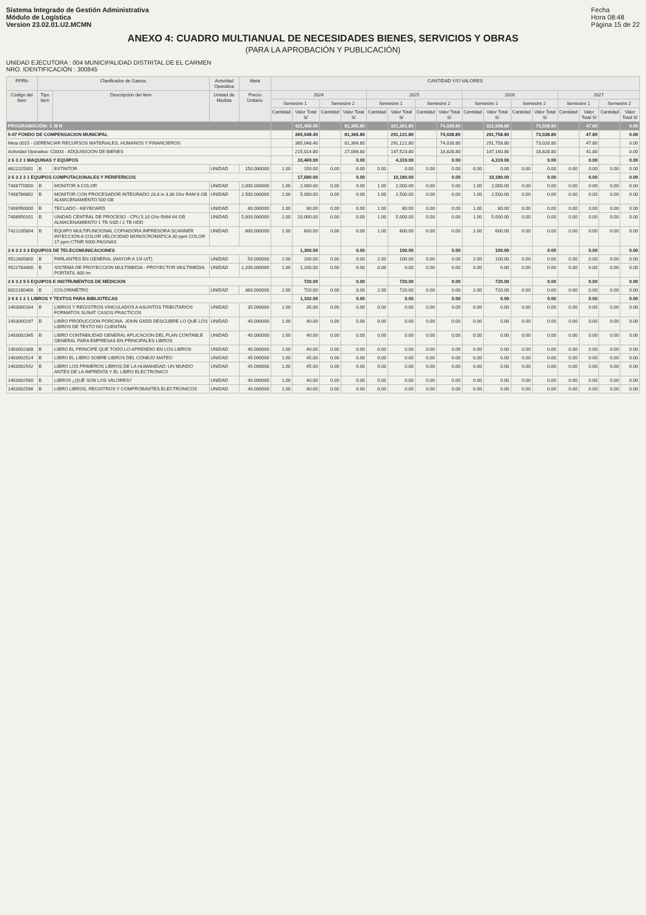Sistema Integrado de Gestión Administrativa
Módulo de Logística
Version 23.02.01.U2.MCMN
Fecha
Hora 08:48
Página 15 de 22
ANEXO 4: CUADRO MULTIANUAL DE NECESIDADES BIENES, SERVICIOS Y OBRAS
(PARA LA APROBACIÓN Y PUBLICACIÓN)
UNIDAD EJECUTORA : 004 MUNICIPALIDAD DISTRITAL DE EL CARMEN
NRO. IDENTIFICACIÓN : 300845
| FF/Rb | Clasificador de Gastos | | Actividad Operativa | | Meta | CANTIDAD Y/O VALORES | | | | | | | | | | | | | | | |
| --- | --- | --- | --- | --- | --- | --- | --- | --- | --- | --- | --- | --- | --- | --- | --- | --- | --- | --- | --- | --- | --- |
| Código del Item | Tipo Item | Descripción del Item | Unidad de Medida | Precio Unitario | | 2024 | | | | 2025 | | | | 2026 | | | | 2027 | | | |
| | | | | | | Semestre 1 | | Semestre 2 | | Semestre 1 | | Semestre 2 | | Semestre 1 | | Semestre 2 | | Semestre 1 | | Semestre 2 | |
| | | | | | | Cantidad | Valor Total S/ | Cantidad | Valor Total S/ | Cantidad | Valor Total S/ | Cantidad | Valor Total S/ | Cantidad | Valor Total S/ | Cantidad | Valor Total S/ | Cantidad | Valor Total S/ | Cantidad | Valor Total S/ |
| PROGRAMACIÓN: C M N | | | | | | | 431,408.40 | | 81,366.80 | | 321,361.80 | | 74,028.80 | | 321,998.80 | | 73,028.80 | | 47.80 | | 0.00 |
| 5-07 FONDO DE COMPENSACION MUNICIPAL | | | | | | | 365,048.40 | | 81,366.80 | | 291,121.80 | | 74,028.80 | | 291,758.80 | | 73,028.80 | | 47.80 | | 0.00 |
| Meta 0015 - GERENCIAR RECURSOS MATERIALES, HUMANOS Y FINANCIEROS | | | | | | | 365,048.40 | | 81,366.80 | | 291,121.80 | | 74,028.80 | | 291,758.80 | | 73,028.80 | | 47.80 | | 0.00 |
| Actividad Operativa: C0003 - ADQUISICION DE BIENES | | | | | | | 215,014.80 | | 27,066.80 | | 147,523.80 | | 18,828.80 | | 147,160.80 | | 18,828.80 | | 41.80 | | 0.00 |
| 2 6 3 2 1 MAQUINAS Y EQUIPOS | | | | | | | 10,469.00 | | 0.00 | | 4,319.00 | | 0.00 | | 4,319.00 | | 0.00 | | 0.00 | | 0.00 |
| 8622225001 | B | EXTINTOR | UNIDAD | 150.000000 | | 1.00 | 150.00 | 0.00 | 0.00 | 0.00 | 0.00 | 0.00 | 0.00 | 0.00 | 0.00 | 0.00 | 0.00 | 0.00 | 0.00 | 0.00 | 0.00 |
| 2 6 3 2 3 1 EQUIPOS COMPUTACIONALES Y PERIFERICOS | | | | | | | 17,680.00 | | 0.00 | | 10,180.00 | | 0.00 | | 10,180.00 | | 0.00 | | 0.00 | | 0.00 |
| 7408770000 | B | MONITOR A COLOR | UNIDAD | 2,000.000000 | | 1.00 | 2,000.00 | 0.00 | 0.00 | 1.00 | 2,000.00 | 0.00 | 0.00 | 1.00 | 2,000.00 | 0.00 | 0.00 | 0.00 | 0.00 | 0.00 | 0.00 |
| 7408786802 | B | MONITOR CON PROCESADOR INTEGRADO 23.8 in 3.30 Ghz RAM 8 GB ALMACENAMIENTO 500 GB | UNIDAD | 2,500.000000 | | 2.00 | 5,000.00 | 0.00 | 0.00 | 1.00 | 2,500.00 | 0.00 | 0.00 | 1.00 | 2,500.00 | 0.00 | 0.00 | 0.00 | 0.00 | 0.00 | 0.00 |
| 7408950000 | B | TECLADO - KEYBOARD | UNIDAD | 80.000000 | | 1.00 | 80.00 | 0.00 | 0.00 | 1.00 | 80.00 | 0.00 | 0.00 | 1.00 | 80.00 | 0.00 | 0.00 | 0.00 | 0.00 | 0.00 | 0.00 |
| 7408950101 | B | UNIDAD CENTRAL DE PROCESO - CPU 5.10 Ghz RAM 64 GB ALMACENAMIENTO 1 TB SSD / 2 TB HDD | UNIDAD | 5,000.000000 | | 2.00 | 10,000.00 | 0.00 | 0.00 | 1.00 | 5,000.00 | 0.00 | 0.00 | 1.00 | 5,000.00 | 0.00 | 0.00 | 0.00 | 0.00 | 0.00 | 0.00 |
| 7422235804 | B | EQUIPO MULTIFUNCIONAL COPIADORA IMPRESORA SCANNER INYECCION A COLOR VELOCIDAD MONOCROMATICA 30 ppm COLOR 17 ppm CTMR 5000 PAGINAS | UNIDAD | 600.000000 | | 1.00 | 600.00 | 0.00 | 0.00 | 1.00 | 600.00 | 0.00 | 0.00 | 1.00 | 600.00 | 0.00 | 0.00 | 0.00 | 0.00 | 0.00 | 0.00 |
| 2 6 3 2 3 3 EQUIPOS DE TELECOMUNICACIONES | | | | | | | 1,300.00 | | 0.00 | | 100.00 | | 0.00 | | 100.00 | | 0.00 | | 0.00 | | 0.00 |
| 9522605800 | B | PARLANTES EN GENERAL (MAYOR A 1/4 UIT) | UNIDAD | 50.000000 | | 2.00 | 100.00 | 0.00 | 0.00 | 2.00 | 100.00 | 0.00 | 0.00 | 2.00 | 100.00 | 0.00 | 0.00 | 0.00 | 0.00 | 0.00 | 0.00 |
| 9522783400 | B | SISTEMA DE PROYECCION MULTIMEDIA - PROYECTOR MULTIMEDIA PORTATIL 600 lm | UNIDAD | 1,200.000000 | | 1.00 | 1,200.00 | 0.00 | 0.00 | 0.00 | 0.00 | 0.00 | 0.00 | 0.00 | 0.00 | 0.00 | 0.00 | 0.00 | 0.00 | 0.00 | 0.00 |
| 2 6 3 2 9 5 EQUIPOS E INSTRUMENTOS DE MEDICION | | | | | | | 720.00 | | 0.00 | | 720.00 | | 0.00 | | 720.00 | | 0.00 | | 0.00 | | 0.00 |
| 6022180400 | B | COLORIMETRO | UNIDAD | 360.000000 | | 2.00 | 720.00 | 0.00 | 0.00 | 2.00 | 720.00 | 0.00 | 0.00 | 2.00 | 720.00 | 0.00 | 0.00 | 0.00 | 0.00 | 0.00 | 0.00 |
| 2 6 6 1 2 1 LIBROS Y TEXTOS PARA BIBLIOTECAS | | | | | | | 1,102.00 | | 0.00 | | 0.00 | | 0.00 | | 0.00 | | 0.00 | | 0.00 | | 0.00 |
| 1403000164 | B | LIBROS Y REGISTROS VINCULADOS A ASUNTOS TRIBUTARIOS FORMATOS SUNAT CASOS PRACTICOS | UNIDAD | 35.000000 | | 1.00 | 35.00 | 0.00 | 0.00 | 0.00 | 0.00 | 0.00 | 0.00 | 0.00 | 0.00 | 0.00 | 0.00 | 0.00 | 0.00 | 0.00 | 0.00 |
| 1403000197 | B | LIBRO PRODUCCION PORCINA. JOHN GADD DESCUBRE LO QUE LOS LIBROS DE TEXTO NO CUENTAN | UNIDAD | 40.000000 | | 1.00 | 40.00 | 0.00 | 0.00 | 0.00 | 0.00 | 0.00 | 0.00 | 0.00 | 0.00 | 0.00 | 0.00 | 0.00 | 0.00 | 0.00 | 0.00 |
| 1403002345 | B | LIBRO CONTABILIDAD GENERAL APLICACION DEL PLAN CONTABLE GENERAL PARA EMPRESAS EN PRINCIPALES LIBROS | UNIDAD | 40.000000 | | 1.00 | 40.00 | 0.00 | 0.00 | 0.00 | 0.00 | 0.00 | 0.00 | 0.00 | 0.00 | 0.00 | 0.00 | 0.00 | 0.00 | 0.00 | 0.00 |
| 1403002388 | B | LIBRO EL PRINCIPE QUE TODO LO APRENDIO EN LOS LIBROS | UNIDAD | 40.000000 | | 1.00 | 40.00 | 0.00 | 0.00 | 0.00 | 0.00 | 0.00 | 0.00 | 0.00 | 0.00 | 0.00 | 0.00 | 0.00 | 0.00 | 0.00 | 0.00 |
| 1403002524 | B | LIBRO EL LIBRO SOBRE LIBROS DEL CONEJO MATEO | UNIDAD | 45.000000 | | 1.00 | 45.00 | 0.00 | 0.00 | 0.00 | 0.00 | 0.00 | 0.00 | 0.00 | 0.00 | 0.00 | 0.00 | 0.00 | 0.00 | 0.00 | 0.00 |
| 1403002542 | B | LIBRO LOS PRIMEROS LIBROS DE LA HUMANIDAD: UN MUNDO ANTES DE LA IMPRENTA Y EL LIBRO ELECTRONICO | UNIDAD | 45.000000 | | 1.00 | 45.00 | 0.00 | 0.00 | 0.00 | 0.00 | 0.00 | 0.00 | 0.00 | 0.00 | 0.00 | 0.00 | 0.00 | 0.00 | 0.00 | 0.00 |
| 1403002560 | B | LIBROS ¿QUÉ SON LOS VALORES? | UNIDAD | 40.000000 | | 1.00 | 40.00 | 0.00 | 0.00 | 0.00 | 0.00 | 0.00 | 0.00 | 0.00 | 0.00 | 0.00 | 0.00 | 0.00 | 0.00 | 0.00 | 0.00 |
| 1403002586 | B | LIBRO LIBROS, REGISTROS Y COMPROBANTES ELECTRONICOS | UNIDAD | 40.000000 | | 1.00 | 40.00 | 0.00 | 0.00 | 0.00 | 0.00 | 0.00 | 0.00 | 0.00 | 0.00 | 0.00 | 0.00 | 0.00 | 0.00 | 0.00 | 0.00 |